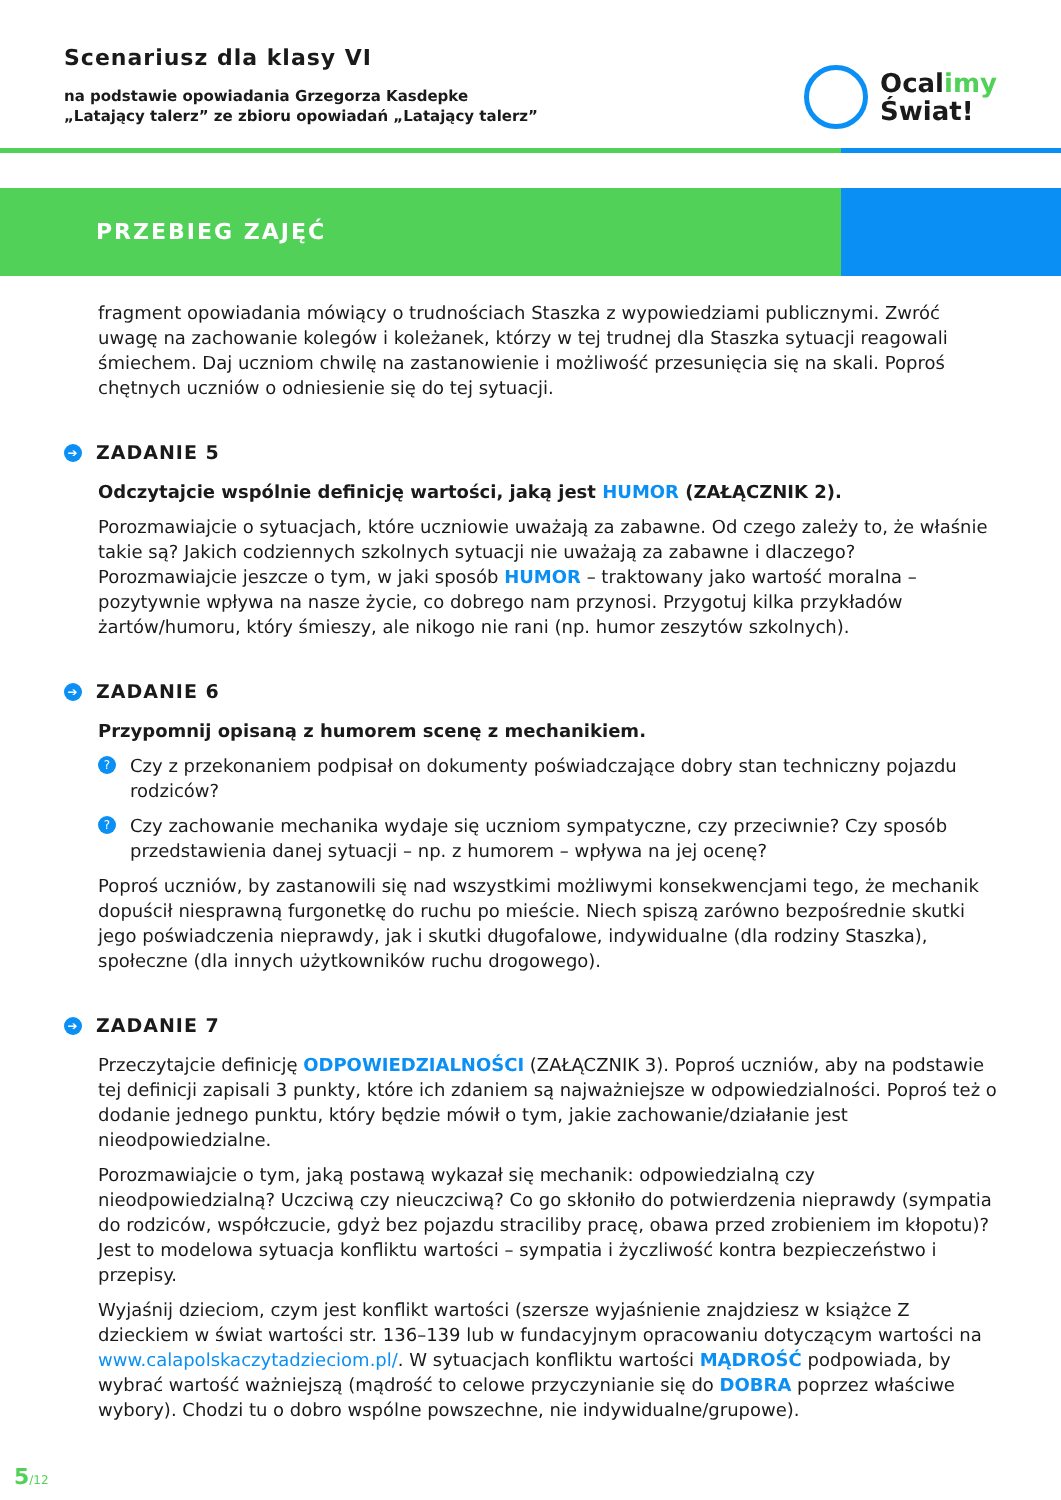Scenariusz dla klasy VI
na podstawie opowiadania Grzegorza Kasdepke
„Latający talerz” ze zbioru opowiadań „Latający talerz”
Ocalimy
Świat!
PRZEBIEG ZAJĘĆ
fragment opowiadania mówiący o trudnościach Staszka z wypowiedziami publicznymi. Zwróć uwagę na zachowanie kolegów i koleżanek, którzy w tej trudnej dla Staszka sytuacji reagowali śmiechem. Daj uczniom chwilę na zastanowienie i możliwość przesunięcia się na skali. Poproś chętnych uczniów o odniesienie się do tej sytuacji.
➔ ZADANIE 5
Odczytajcie wspólnie definicję wartości, jaką jest HUMOR (ZAŁĄCZNIK 2).
Porozmawiajcie o sytuacjach, które uczniowie uważają za zabawne. Od czego zależy to, że właśnie takie są? Jakich codziennych szkolnych sytuacji nie uważają za zabawne i dlaczego? Porozmawiajcie jeszcze o tym, w jaki sposób HUMOR – traktowany jako wartość moralna – pozytywnie wpływa na nasze życie, co dobrego nam przynosi. Przygotuj kilka przykładów żartów/humoru, który śmieszy, ale nikogo nie rani (np. humor zeszytów szkolnych).
➔ ZADANIE 6
Przypomnij opisaną z humorem scenę z mechanikiem.
?
Czy z przekonaniem podpisał on dokumenty poświadczające dobry stan techniczny pojazdu rodziców?
?
Czy zachowanie mechanika wydaje się uczniom sympatyczne, czy przeciwnie? Czy sposób przedstawienia danej sytuacji – np. z humorem – wpływa na jej ocenę?
Poproś uczniów, by zastanowili się nad wszystkimi możliwymi konsekwencjami tego, że mechanik dopuścił niesprawną furgonetkę do ruchu po mieście. Niech spiszą zarówno bezpośrednie skutki jego poświadczenia nieprawdy, jak i skutki długofalowe, indywidualne (dla rodziny Staszka), społeczne (dla innych użytkowników ruchu drogowego).
➔ ZADANIE 7
Przeczytajcie definicję ODPOWIEDZIALNOŚCI (ZAŁĄCZNIK 3). Poproś uczniów, aby na podstawie tej definicji zapisali 3 punkty, które ich zdaniem są najważniejsze w odpowiedzialności. Poproś też o dodanie jednego punktu, który będzie mówił o tym, jakie zachowanie/działanie jest nieodpowiedzialne.
Porozmawiajcie o tym, jaką postawą wykazał się mechanik: odpowiedzialną czy nieodpowiedzialną? Uczciwą czy nieuczciwą? Co go skłoniło do potwierdzenia nieprawdy (sympatia do rodziców, współczucie, gdyż bez pojazdu straciliby pracę, obawa przed zrobieniem im kłopotu)? Jest to modelowa sytuacja konfliktu wartości – sympatia i życzliwość kontra bezpieczeństwo i przepisy.
Wyjaśnij dzieciom, czym jest konflikt wartości (szersze wyjaśnienie znajdziesz w książce Z dzieckiem w świat wartości str. 136–139 lub w fundacyjnym opracowaniu dotyczącym wartości na www.calapolskaczytadzieciom.pl/. W sytuacjach konfliktu wartości MĄDROŚĆ podpowiada, by wybrać wartość ważniejszą (mądrość to celowe przyczynianie się do DOBRA poprzez właściwe wybory). Chodzi tu o dobro wspólne powszechne, nie indywidualne/grupowe).
5/12